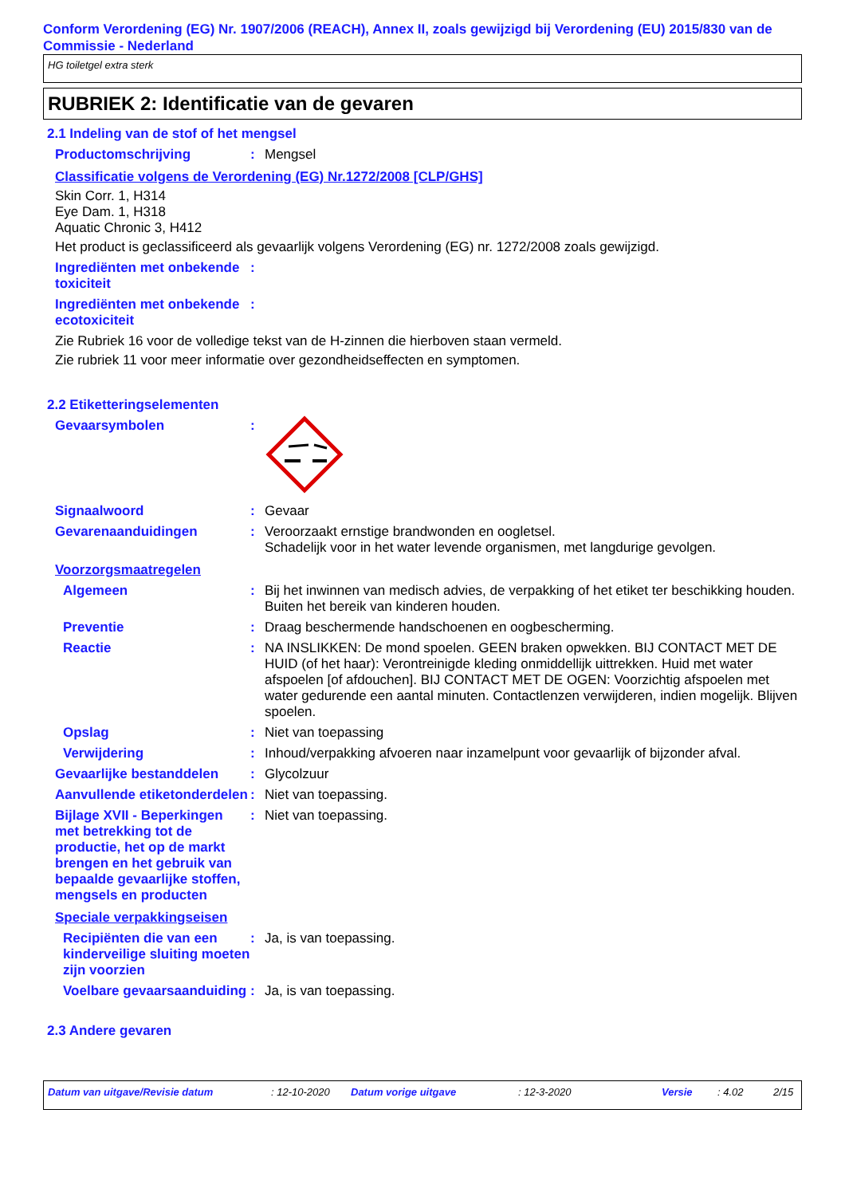Conform Verordening (EG) Nr. 1907/2006 (REACH), Annex II, zoals gewijzigd bij Verordening (EU) 2015/830 van de Commissie - Nederland
HG toiletgel extra sterk
RUBRIEK 2: Identificatie van de gevaren
2.1 Indeling van de stof of het mengsel
Productomschrijving : Mengsel
Classificatie volgens de Verordening (EG) Nr.1272/2008 [CLP/GHS]
Skin Corr. 1, H314
Eye Dam. 1, H318
Aquatic Chronic 3, H412
Het product is geclassificeerd als gevaarlijk volgens Verordening (EG) nr. 1272/2008 zoals gewijzigd.
Ingrediënten met onbekende toxiciteit
:
Ingrediënten met onbekende ecotoxiciteit
:
Zie Rubriek 16 voor de volledige tekst van de H-zinnen die hierboven staan vermeld.
Zie rubriek 11 voor meer informatie over gezondheidseffecten en symptomen.
2.2 Etiketteringselementen
Gevaarsymbolen :
Signaalwoord : Gevaar
Gevarenaanduidingen : Veroorzaakt ernstige brandwonden en oogletsel.
Schadelijk voor in het water levende organismen, met langdurige gevolgen.
Voorzorgsmaatregelen
Algemeen : Bij het inwinnen van medisch advies, de verpakking of het etiket ter beschikking houden. Buiten het bereik van kinderen houden.
Preventie : Draag beschermende handschoenen en oogbescherming.
Reactie : NA INSLIKKEN: De mond spoelen. GEEN braken opwekken. BIJ CONTACT MET DE HUID (of het haar): Verontreinigde kleding onmiddellijk uittrekken. Huid met water afspoelen [of afdouchen]. BIJ CONTACT MET DE OGEN: Voorzichtig afspoelen met water gedurende een aantal minuten. Contactlenzen verwijderen, indien mogelijk. Blijven spoelen.
Opslag : Niet van toepassing
Verwijdering : Inhoud/verpakking afvoeren naar inzamelpunt voor gevaarlijk of bijzonder afval.
Gevaarlijke bestanddelen : Glycolzuur
Aanvullende etiketonderdelen
: Niet van toepassing.
Bijlage XVII - Beperkingen met betrekking tot de productie, het op de markt brengen en het gebruik van bepaalde gevaarlijke stoffen, mengsels en producten
: Niet van toepassing.
Speciale verpakkingseisen
Recipiënten die van een kinderveilige sluiting moeten zijn voorzien
: Ja, is van toepassing.
Voelbare gevaarsaanduiding
: Ja, is van toepassing.
2.3 Andere gevaren
Datum van uitgave/Revisie datum: 12-10-2020 Datum vorige uitgave: 12-3-2020 Versie: 4.02 2/15